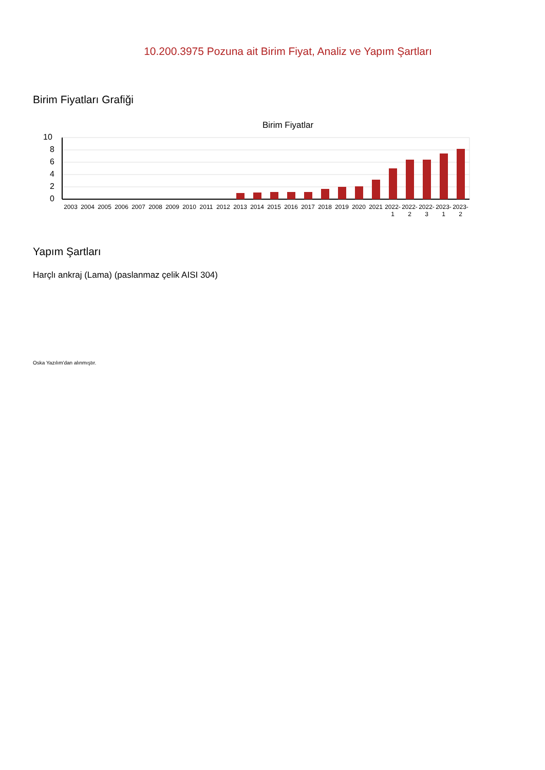10.200.3975 Pozuna ait Birim Fiyat, Analiz ve Yapım Şartları
Birim Fiyatları Grafiği
Birim Fiyatlar
10
8
6
4
2
0
2003 2004 2005 2006 2007 2008 2009 2010 2011 2012 2013 2014 2015 2016 2017 2018 2019 2020 2021 2022-
1
2022-
2
2022-
3
2023-
1
2023-
2
Yapım Şartları
Harçlı ankraj (Lama) (paslanmaz çelik AISI 304)
Oska Yazılım'dan alınmıştır.